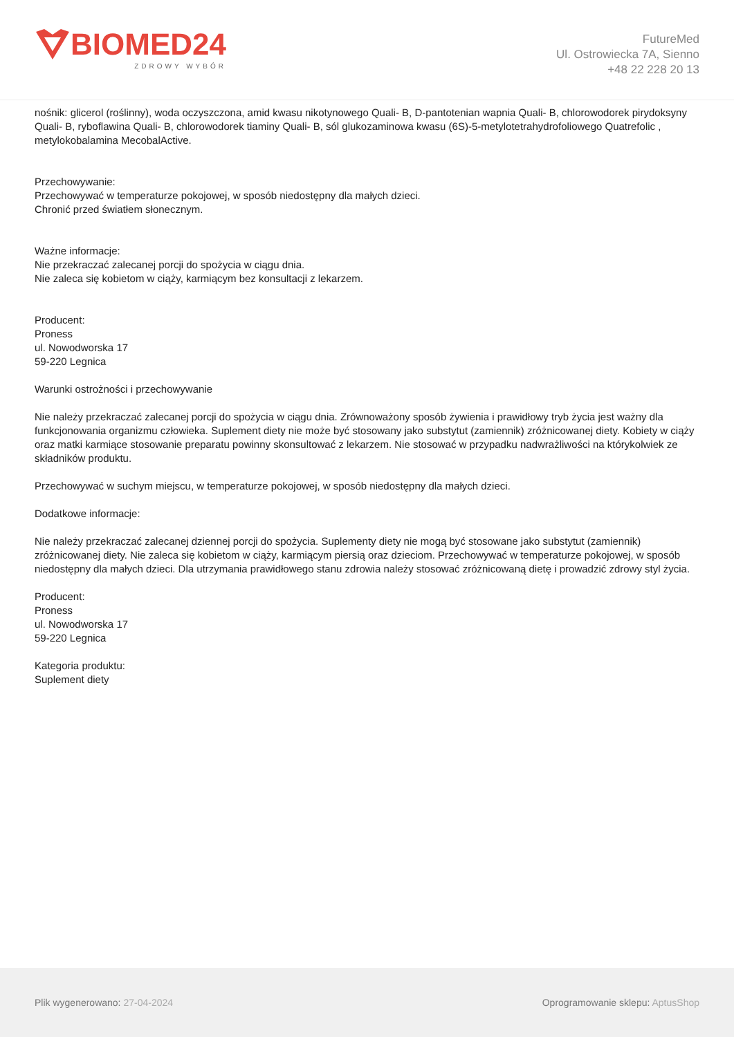BIOMED24
ZDROWY WYBÓR
FutureMed
Ul. Ostrowiecka 7A, Sienno
+48 22 228 20 13
nośnik: glicerol (roślinny), woda oczyszczona, amid kwasu nikotynowego Quali- B, D-pantotenian wapnia Quali- B, chlorowodorek pirydoksyny Quali- B, ryboflawina Quali- B, chlorowodorek tiaminy Quali- B, sól glukozaminowa kwasu (6S)-5-metylotetrahydrofoliowego Quatrefolic , metylokobalamina MecobalActive.
Przechowywanie:
Przechowywać w temperaturze pokojowej, w sposób niedostępny dla małych dzieci.
Chronić przed światłem słonecznym.
Ważne informacje:
Nie przekraczać zalecanej porcji do spożycia w ciągu dnia.
Nie zaleca się kobietom w ciąży, karmiącym bez konsultacji z lekarzem.
Producent:
Proness
ul. Nowodworska 17
59-220 Legnica
Warunki ostrożności i przechowywanie
Nie należy przekraczać zalecanej porcji do spożycia w ciągu dnia. Zrównoważony sposób żywienia i prawidłowy tryb życia jest ważny dla funkcjonowania organizmu człowieka. Suplement diety nie może być stosowany jako substytut (zamiennik) zróżnicowanej diety. Kobiety w ciąży oraz matki karmiące stosowanie preparatu powinny skonsultować z lekarzem. Nie stosować w przypadku nadwrażliwości na którykolwiek ze składników produktu.
Przechowywać w suchym miejscu, w temperaturze pokojowej, w sposób niedostępny dla małych dzieci.
Dodatkowe informacje:
Nie należy przekraczać zalecanej dziennej porcji do spożycia. Suplementy diety nie mogą być stosowane jako substytut (zamiennik) zróżnicowanej diety. Nie zaleca się kobietom w ciąży, karmiącym piersią oraz dzieciom. Przechowywać w temperaturze pokojowej, w sposób niedostępny dla małych dzieci. Dla utrzymania prawidłowego stanu zdrowia należy stosować zróżnicowaną dietę i prowadzić zdrowy styl życia.
Producent:
Proness
ul. Nowodworska 17
59-220 Legnica
Kategoria produktu:
Suplement diety
Plik wygenerowano: 27-04-2024
Oprogramowanie sklepu: AptusShop